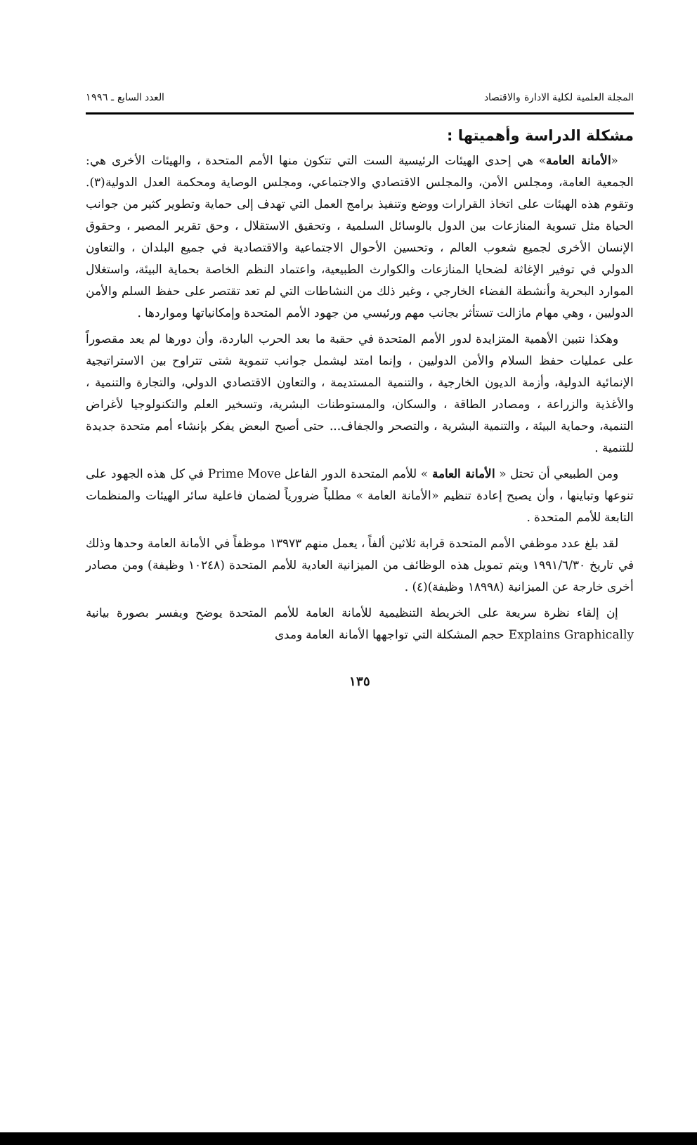المجلة العلمية لكلية الادارة والاقتصاد العدد السابع ـ ١٩٩٦
مشكلة الدراسة وأهميتها :
«الأمانة العامة» هي إحدى الهيئات الرئيسية الست التي تتكون منها الأمم المتحدة ، والهيئات الأخرى هي: الجمعية العامة، ومجلس الأمن، والمجلس الاقتصادي والاجتماعي، ومجلس الوصاية ومحكمة العدل الدولية(٣). وتقوم هذه الهيئات على اتخاذ القرارات ووضع وتنفيذ برامج العمل التي تهدف إلى حماية وتطوير كثير من جوانب الحياة مثل تسوية المنازعات بين الدول بالوسائل السلمية ، وتحقيق الاستقلال ، وحق تقرير المصير ، وحقوق الإنسان الأخرى لجميع شعوب العالم ، وتحسين الأحوال الاجتماعية والاقتصادية في جميع البلدان ، والتعاون الدولي في توفير الإغاثة لضحايا المنازعات والكوارث الطبيعية، واعتماد النظم الخاصة بحماية البيئة، واستغلال الموارد البحرية وأنشطة الفضاء الخارجي ، وغير ذلك من النشاطات التي لم تعد تقتصر على حفظ السلم والأمن الدوليين ، وهي مهام مازالت تستأثر بجانب مهم ورئيسي من جهود الأمم المتحدة وإمكانياتها ومواردها .
وهكذا نتبين الأهمية المتزايدة لدور الأمم المتحدة في حقبة ما بعد الحرب الباردة، وأن دورها لم يعد مقصوراً على عمليات حفظ السلام والأمن الدوليين ، وإنما امتد ليشمل جوانب تنموية شتى تتراوح بين الاستراتيجية الإنمائية الدولية، وأزمة الديون الخارجية ، والتنمية المستديمة ، والتعاون الاقتصادي الدولي، والتجارة والتنمية ، والأغذية والزراعة ، ومصادر الطاقة ، والسكان، والمستوطنات البشرية، وتسخير العلم والتكنولوجيا لأغراض التنمية، وحماية البيئة ، والتنمية البشرية ، والتصحر والجفاف... حتى أصبح البعض يفكر بإنشاء أمم متحدة جديدة للتنمية .
ومن الطبيعي أن تحتل « الأمانة العامة » للأمم المتحدة الدور الفاعل Prime Move في كل هذه الجهود على تنوعها وتباينها ، وأن يصبح إعادة تنظيم «الأمانة العامة » مطلباً ضرورياً لضمان فاعلية سائر الهيئات والمنظمات التابعة للأمم المتحدة .
لقد بلغ عدد موظفي الأمم المتحدة قرابة ثلاثين ألفاً ، يعمل منهم ١٣٩٧٣ موظفاً في الأمانة العامة وحدها وذلك في تاريخ ١٩٩١/٦/٣٠ ويتم تمويل هذه الوظائف من الميزانية العادية للأمم المتحدة (١٠٢٤٨ وظيفة) ومن مصادر أخرى خارجة عن الميزانية (١٨٩٩٨ وظيفة)(٤) .
إن إلقاء نظرة سريعة على الخريطة التنظيمية للأمانة العامة للأمم المتحدة يوضح ويفسر بصورة بيانية Explains Graphically حجم المشكلة التي تواجهها الأمانة العامة ومدى
١٣٥